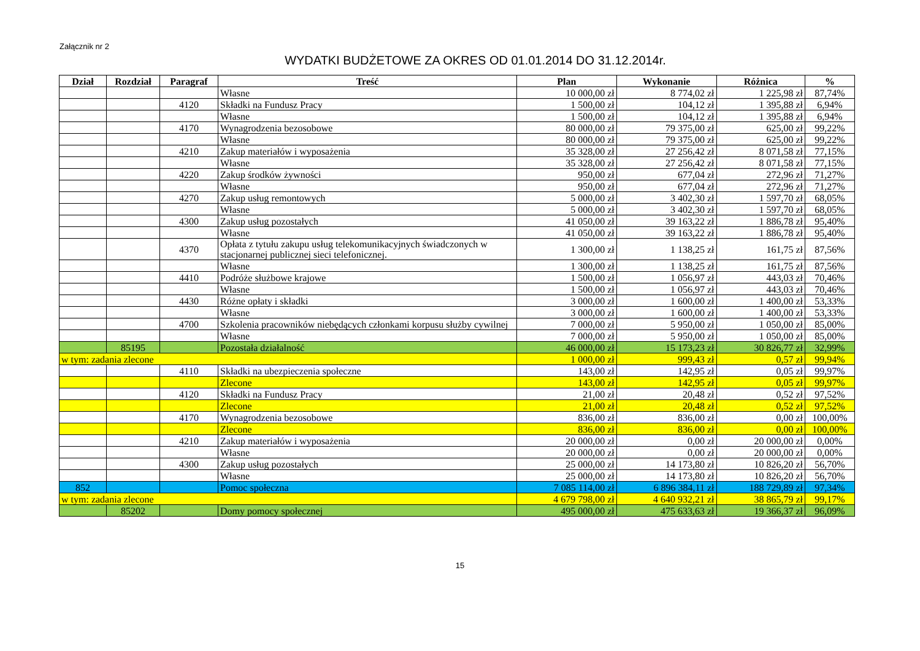Załącznik nr 2
WYDATKI BUDŻETOWE ZA OKRES OD 01.01.2014 DO 31.12.2014r.
| Dział | Rozdział | Paragraf | Treść | Plan | Wykonanie | Różnica | % |
| --- | --- | --- | --- | --- | --- | --- | --- |
| | | | Własne | 10 000,00 zł | 8 774,02 zł | 1 225,98 zł | 87,74% |
| | | 4120 | Składki na Fundusz Pracy | 1 500,00 zł | 104,12 zł | 1 395,88 zł | 6,94% |
| | | | Własne | 1 500,00 zł | 104,12 zł | 1 395,88 zł | 6,94% |
| | | 4170 | Wynagrodzenia bezosobowe | 80 000,00 zł | 79 375,00 zł | 625,00 zł | 99,22% |
| | | | Własne | 80 000,00 zł | 79 375,00 zł | 625,00 zł | 99,22% |
| | | 4210 | Zakup materiałów i wyposażenia | 35 328,00 zł | 27 256,42 zł | 8 071,58 zł | 77,15% |
| | | | Własne | 35 328,00 zł | 27 256,42 zł | 8 071,58 zł | 77,15% |
| | | 4220 | Zakup środków żywności | 950,00 zł | 677,04 zł | 272,96 zł | 71,27% |
| | | | Własne | 950,00 zł | 677,04 zł | 272,96 zł | 71,27% |
| | | 4270 | Zakup usług remontowych | 5 000,00 zł | 3 402,30 zł | 1 597,70 zł | 68,05% |
| | | | Własne | 5 000,00 zł | 3 402,30 zł | 1 597,70 zł | 68,05% |
| | | 4300 | Zakup usług pozostałych | 41 050,00 zł | 39 163,22 zł | 1 886,78 zł | 95,40% |
| | | | Własne | 41 050,00 zł | 39 163,22 zł | 1 886,78 zł | 95,40% |
| | | 4370 | Opłata z tytułu zakupu usług telekomunikacyjnych świadczonych w stacjonarnej publicznej sieci telefonicznej. | 1 300,00 zł | 1 138,25 zł | 161,75 zł | 87,56% |
| | | | Własne | 1 300,00 zł | 1 138,25 zł | 161,75 zł | 87,56% |
| | | 4410 | Podróże służbowe krajowe | 1 500,00 zł | 1 056,97 zł | 443,03 zł | 70,46% |
| | | | Własne | 1 500,00 zł | 1 056,97 zł | 443,03 zł | 70,46% |
| | | 4430 | Różne opłaty i składki | 3 000,00 zł | 1 600,00 zł | 1 400,00 zł | 53,33% |
| | | | Własne | 3 000,00 zł | 1 600,00 zł | 1 400,00 zł | 53,33% |
| | | 4700 | Szkolenia pracowników niebędących członkami korpusu służby cywilnej | 7 000,00 zł | 5 950,00 zł | 1 050,00 zł | 85,00% |
| | | | Własne | 7 000,00 zł | 5 950,00 zł | 1 050,00 zł | 85,00% |
| | 85195 | | Pozostała działalność | 46 000,00 zł | 15 173,23 zł | 30 826,77 zł | 32,99% |
| w tym: zadania zlecone | | | | 1 000,00 zł | 999,43 zł | 0,57 zł | 99,94% |
| | | 4110 | Składki na ubezpieczenia społeczne | 143,00 zł | 142,95 zł | 0,05 zł | 99,97% |
| | | | Zlecone | 143,00 zł | 142,95 zł | 0,05 zł | 99,97% |
| | | 4120 | Składki na Fundusz Pracy | 21,00 zł | 20,48 zł | 0,52 zł | 97,52% |
| | | | Zlecone | 21,00 zł | 20,48 zł | 0,52 zł | 97,52% |
| | | 4170 | Wynagrodzenia bezosobowe | 836,00 zł | 836,00 zł | 0,00 zł | 100,00% |
| | | | Zlecone | 836,00 zł | 836,00 zł | 0,00 zł | 100,00% |
| | | 4210 | Zakup materiałów i wyposażenia | 20 000,00 zł | 0,00 zł | 20 000,00 zł | 0,00% |
| | | | Własne | 20 000,00 zł | 0,00 zł | 20 000,00 zł | 0,00% |
| | | 4300 | Zakup usług pozostałych | 25 000,00 zł | 14 173,80 zł | 10 826,20 zł | 56,70% |
| | | | Własne | 25 000,00 zł | 14 173,80 zł | 10 826,20 zł | 56,70% |
| 852 | | | Pomoc społeczna | 7 085 114,00 zł | 6 896 384,11 zł | 188 729,89 zł | 97,34% |
| w tym: zadania zlecone | | | | 4 679 798,00 zł | 4 640 932,21 zł | 38 865,79 zł | 99,17% |
| | 85202 | | Domy pomocy społecznej | 495 000,00 zł | 475 633,63 zł | 19 366,37 zł | 96,09% |
15